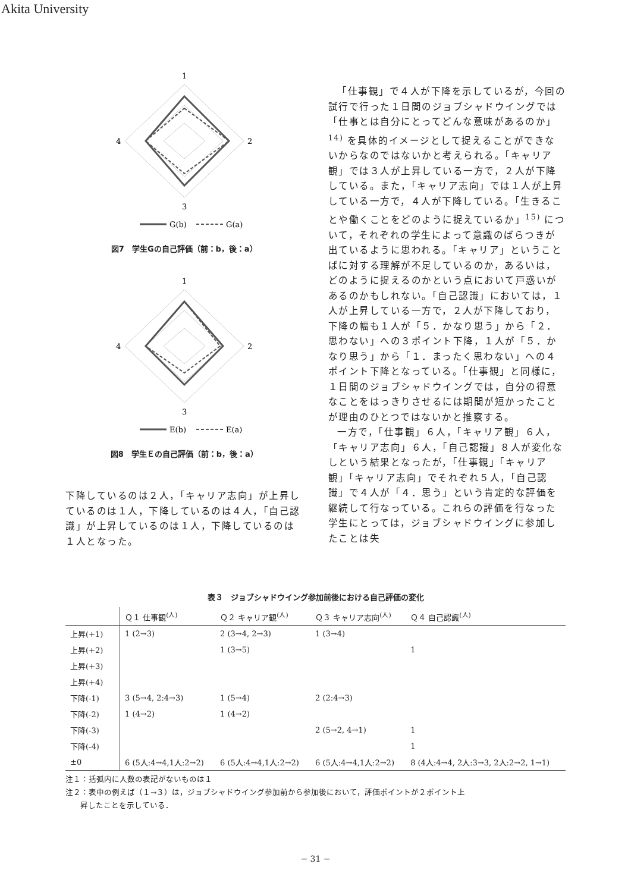Akita University
1
2
3
4
G(b)
G(a)
図7　学生Gの自己評価（前：b，後：a）
1
2
3
4
E(b)
E(a)
図8　学生Ｅの自己評価（前：b，後：a）
下降しているのは２人，「キャリア志向」が上昇しているのは１人，下降しているのは４人，「自己認識」が上昇しているのは１人，下降しているのは１人となった。
「仕事観」で４人が下降を示しているが，今回の試行で行った１日間のジョブシャドウイングでは「仕事とは自分にとってどんな意味があるのか」<sup>14)</sup> を具体的イメージとして捉えることができないからなのではないかと考えられる。「キャリア観」では３人が上昇している一方で，２人が下降している。また，「キャリア志向」では１人が上昇している一方で，４人が下降している。「生きることや働くことをどのように捉えているか」<sup>15)</sup> について，それぞれの学生によって意識のばらつきが出ているように思われる。「キャリア」ということばに対する理解が不足しているのか，あるいは，どのように捉えるのかという点において戸惑いがあるのかもしれない。「自己認識」においては，１人が上昇している一方で，２人が下降しており，下降の幅も１人が「５．かなり思う」から「２．思わない」への３ポイント下降，１人が「５．かなり思う」から「１．まったく思わない」への４ポイント下降となっている。「仕事観」と同様に，１日間のジョブシャドウイングでは，自分の得意なことをはっきりさせるには期間が短かったことが理由のひとつではないかと推察する。
一方で，「仕事観」６人，「キャリア観」６人，「キャリア志向」６人，「自己認識」８人が変化なしという結果となったが，「仕事観」「キャリア観」「キャリア志向」でそれぞれ５人，「自己認識」で４人が「４．思う」という肯定的な評価を継続して行なっている。これらの評価を行なった学生にとっては，ジョブシャドウイングに参加したことは失
表３　ジョブシャドウイング参加前後における自己評価の変化
| | Ｑ１ 仕事観<sup>(人)</sup> | Ｑ２ キャリア観<sup>(人)</sup> | Ｑ３ キャリア志向<sup>(人)</sup> | Ｑ４ 自己認識<sup>(人)</sup> |
| --- | --- | --- | --- | --- |
| 上昇(+1) | 1 (2→3) | 2 (3→4, 2→3) | 1 (3→4) | |
| 上昇(+2) | | 1 (3→5) | | 1 |
| 上昇(+3) | | | | |
| 上昇(+4) | | | | |
| 下降(-1) | 3 (5→4, 2:4→3) | 1 (5→4) | 2 (2:4→3) | |
| 下降(-2) | 1 (4→2) | 1 (4→2) | | |
| 下降(-3) | | | 2 (5→2, 4→1) | 1 |
| 下降(-4) | | | | 1 |
| ±0 | 6 (5人:4→4,1人:2→2) | 6 (5人:4→4,1人:2→2) | 6 (5人:4→4,1人:2→2) | 8 (4人:4→4, 2人:3→3, 2人:2→2, 1→1) |
注１：括弧内に人数の表記がないものは１
注２：表中の例えば（１→３）は，ジョブシャドウイング参加前から参加後において，評価ポイントが２ポイント上
  昇したことを示している．
− 31 −